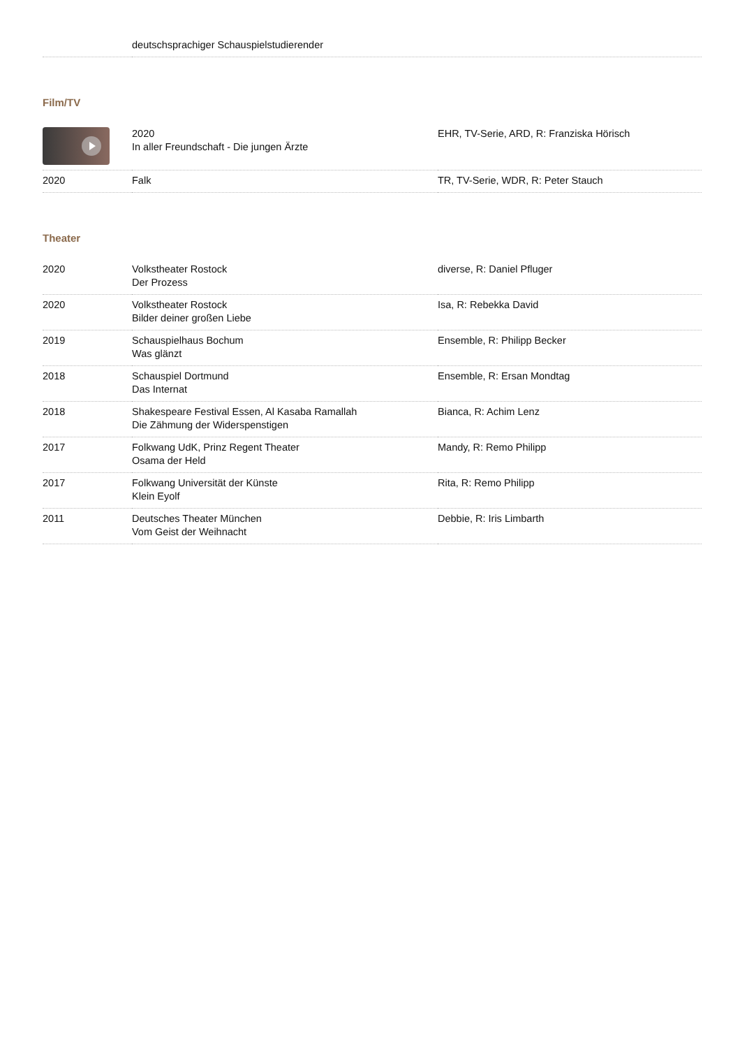| | deutschsprachiger Schauspielstudierender |
Film/TV
| | 2020 In aller Freundschaft - Die jungen Ärzte | EHR, TV-Serie, ARD, R: Franziska Hörisch |
| 2020 | Falk | TR, TV-Serie, WDR, R: Peter Stauch |
Theater
| 2020 | Volkstheater Rostock Der Prozess | diverse, R: Daniel Pfluger |
| 2020 | Volkstheater Rostock Bilder deiner großen Liebe | Isa, R: Rebekka David |
| 2019 | Schauspielhaus Bochum Was glänzt | Ensemble, R: Philipp Becker |
| 2018 | Schauspiel Dortmund Das Internat | Ensemble, R: Ersan Mondtag |
| 2018 | Shakespeare Festival Essen, Al Kasaba Ramallah Die Zähmung der Widerspenstigen | Bianca, R: Achim Lenz |
| 2017 | Folkwang UdK, Prinz Regent Theater Osama der Held | Mandy, R: Remo Philipp |
| 2017 | Folkwang Universität der Künste Klein Eyolf | Rita, R: Remo Philipp |
| 2011 | Deutsches Theater München Vom Geist der Weihnacht | Debbie, R: Iris Limbarth |